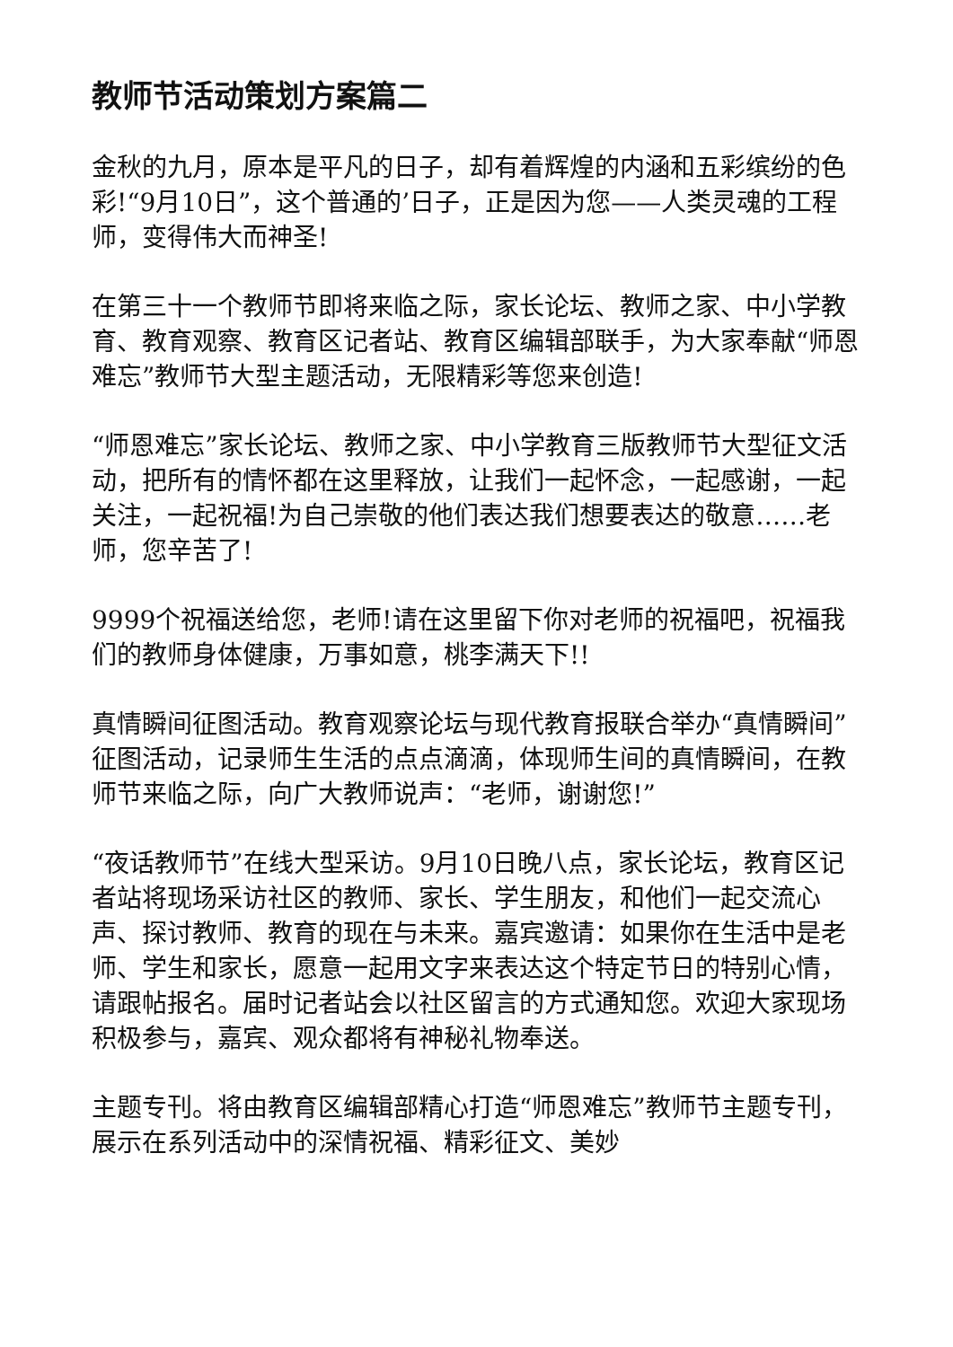教师节活动策划方案篇二
金秋的九月，原本是平凡的日子，却有着辉煌的内涵和五彩缤纷的色彩!“9月10日”，这个普通的’日子，正是因为您——人类灵魂的工程师，变得伟大而神圣!
在第三十一个教师节即将来临之际，家长论坛、教师之家、中小学教育、教育观察、教育区记者站、教育区编辑部联手，为大家奉献“师恩难忘”教师节大型主题活动，无限精彩等您来创造!
“师恩难忘”家长论坛、教师之家、中小学教育三版教师节大型征文活动，把所有的情怀都在这里释放，让我们一起怀念，一起感谢，一起关注，一起祝福!为自己崇敬的他们表达我们想要表达的敬意……老师，您辛苦了!
9999个祝福送给您，老师!请在这里留下你对老师的祝福吧，祝福我们的教师身体健康，万事如意，桃李满天下!!
真情瞬间征图活动。教育观察论坛与现代教育报联合举办“真情瞬间”征图活动，记录师生生活的点点滴滴，体现师生间的真情瞬间，在教师节来临之际，向广大教师说声：“老师，谢谢您!”
“夜话教师节”在线大型采访。9月10日晚八点，家长论坛，教育区记者站将现场采访社区的教师、家长、学生朋友，和他们一起交流心声、探讨教师、教育的现在与未来。嘉宾邀请：如果你在生活中是老师、学生和家长，愿意一起用文字来表达这个特定节日的特别心情，请跟帖报名。届时记者站会以社区留言的方式通知您。欢迎大家现场积极参与，嘉宾、观众都将有神秘礼物奉送。
主题专刊。将由教育区编辑部精心打造“师恩难忘”教师节主题专刊，展示在系列活动中的深情祝福、精彩征文、美妙